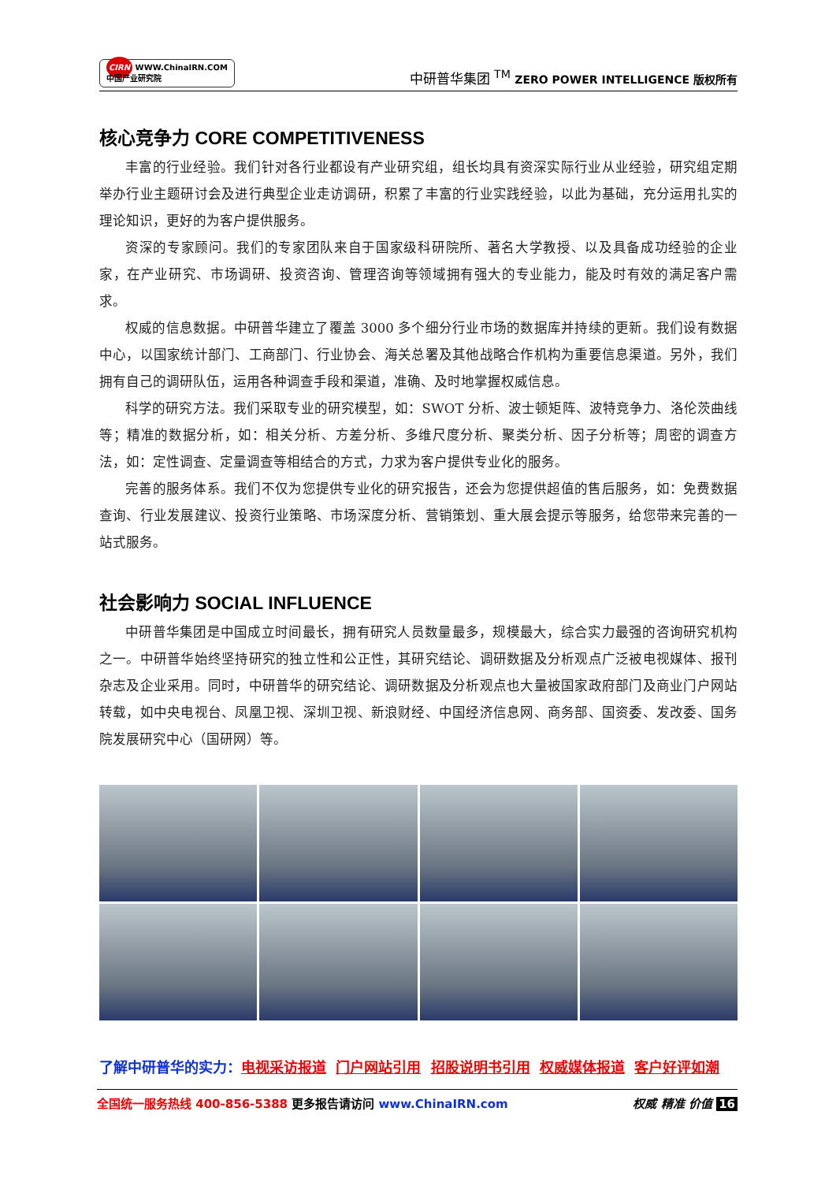CIRN WWW.ChinaIRN.COM
中国产业研究院
中研普华集团 <sup>TM</sup> ZERO POWER INTELLIGENCE 版权所有
核心竞争力 CORE COMPETITIVENESS
丰富的行业经验。我们针对各行业都设有产业研究组，组长均具有资深实际行业从业经验，研究组定期举办行业主题研讨会及进行典型企业走访调研，积累了丰富的行业实践经验，以此为基础，充分运用扎实的理论知识，更好的为客户提供服务。
资深的专家顾问。我们的专家团队来自于国家级科研院所、著名大学教授、以及具备成功经验的企业家，在产业研究、市场调研、投资咨询、管理咨询等领域拥有强大的专业能力，能及时有效的满足客户需求。
权威的信息数据。中研普华建立了覆盖 3000 多个细分行业市场的数据库并持续的更新。我们设有数据中心，以国家统计部门、工商部门、行业协会、海关总署及其他战略合作机构为重要信息渠道。另外，我们拥有自己的调研队伍，运用各种调查手段和渠道，准确、及时地掌握权威信息。
科学的研究方法。我们采取专业的研究模型，如：SWOT 分析、波士顿矩阵、波特竞争力、洛伦茨曲线等；精准的数据分析，如：相关分析、方差分析、多维尺度分析、聚类分析、因子分析等；周密的调查方法，如：定性调查、定量调查等相结合的方式，力求为客户提供专业化的服务。
完善的服务体系。我们不仅为您提供专业化的研究报告，还会为您提供超值的售后服务，如：免费数据查询、行业发展建议、投资行业策略、市场深度分析、营销策划、重大展会提示等服务，给您带来完善的一站式服务。
社会影响力 SOCIAL INFLUENCE
中研普华集团是中国成立时间最长，拥有研究人员数量最多，规模最大，综合实力最强的咨询研究机构之一。中研普华始终坚持研究的独立性和公正性，其研究结论、调研数据及分析观点广泛被电视媒体、报刊杂志及企业采用。同时，中研普华的研究结论、调研数据及分析观点也大量被国家政府部门及商业门户网站转载，如中央电视台、凤凰卫视、深圳卫视、新浪财经、中国经济信息网、商务部、国资委、发改委、国务院发展研究中心（国研网）等。
了解中研普华的实力：电视采访报道 门户网站引用 招股说明书引用 权威媒体报道 客户好评如潮
全国统一服务热线 400-856-5388 更多报告请访问 www.ChinaIRN.com
权威 精准 价值 16